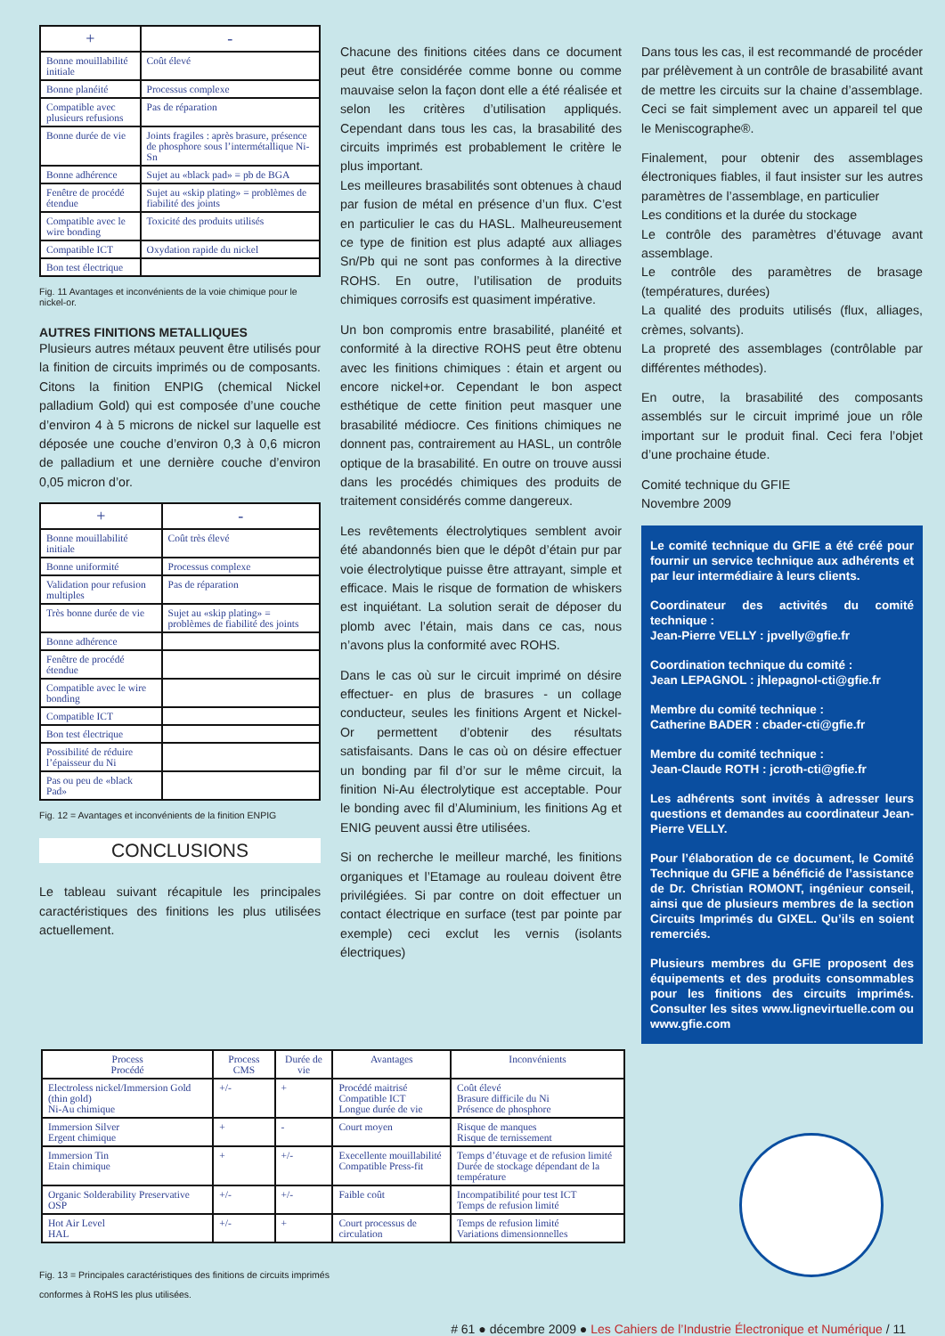| + | - |
| --- | --- |
| Bonne mouillabilité initiale | Coût élevé |
| Bonne planéité | Processus complexe |
| Compatible avec plusieurs refusions | Pas de réparation |
| Bonne durée de vie | Joints fragiles : après brasure, présence de phosphore sous l’intermétallique Ni-Sn |
| Bonne adhérence | Sujet au «black pad» = pb de BGA |
| Fenêtre de procédé étendue | Sujet au «skip plating» = problèmes de fiabilité des joints |
| Compatible avec le wire bonding | Toxicité des produits utilisés |
| Compatible ICT | Oxydation rapide du nickel |
| Bon test électrique | |
Fig. 11 Avantages et inconvénients de la voie chimique pour le nickel-or.
AUTRES FINITIONS METALLIQUES
Plusieurs autres métaux peuvent être utilisés pour la finition de circuits imprimés ou de composants. Citons la finition ENPIG (chemical Nickel palladium Gold) qui est composée d’une couche d’environ 4 à 5 microns de nickel sur laquelle est déposée une couche d’environ 0,3 à 0,6 micron de palladium et une dernière couche d’environ 0,05 micron d’or.
| + | - |
| --- | --- |
| Bonne mouillabilité initiale | Coût très élevé |
| Bonne uniformité | Processus complexe |
| Validation pour refusion multiples | Pas de réparation |
| Très bonne durée de vie | Sujet au «skip plating» = problèmes de fiabilité des joints |
| Bonne adhérence | |
| Fenêtre de procédé étendue | |
| Compatible avec le wire bonding | |
| Compatible ICT | |
| Bon test électrique | |
| Possibilité de réduire l’épaisseur du Ni | |
| Pas ou peu de «black Pad» | |
Fig. 12 = Avantages et inconvénients de la finition ENPIG
CONCLUSIONS
Le tableau suivant récapitule les principales caractéristiques des finitions les plus utilisées actuellement.
Chacune des finitions citées dans ce document peut être considérée comme bonne ou comme mauvaise selon la façon dont elle a été réalisée et selon les critères d’utilisation appliqués. Cependant dans tous les cas, la brasabilité des circuits imprimés est probablement le critère le plus important.
Les meilleures brasabilités sont obtenues à chaud par fusion de métal en présence d’un flux. C’est en particulier le cas du HASL. Malheureusement ce type de finition est plus adapté aux alliages Sn/Pb qui ne sont pas conformes à la directive ROHS. En outre, l’utilisation de produits chimiques corrosifs est quasiment impérative.
Un bon compromis entre brasabilité, planéité et conformité à la directive ROHS peut être obtenu avec les finitions chimiques : étain et argent ou encore nickel+or. Cependant le bon aspect esthétique de cette finition peut masquer une brasabilité médiocre. Ces finitions chimiques ne donnent pas, contrairement au HASL, un contrôle optique de la brasabilité. En outre on trouve aussi dans les procédés chimiques des produits de traitement considérés comme dangereux.
Les revêtements électrolytiques semblent avoir été abandonnés bien que le dépôt d’étain pur par voie électrolytique puisse être attrayant, simple et efficace. Mais le risque de formation de whiskers est inquiétant. La solution serait de déposer du plomb avec l’étain, mais dans ce cas, nous n’avons plus la conformité avec ROHS.
Dans le cas où sur le circuit imprimé on désire effectuer- en plus de brasures - un collage conducteur, seules les finitions Argent et Nickel-Or permettent d’obtenir des résultats satisfaisants. Dans le cas où on désire effectuer un bonding par fil d’or sur le même circuit, la finition Ni-Au électrolytique est acceptable. Pour le bonding avec fil d’Aluminium, les finitions Ag et ENIG peuvent aussi être utilisées.
Si on recherche le meilleur marché, les finitions organiques et l’Etamage au rouleau doivent être privilégiées. Si par contre on doit effectuer un contact électrique en surface (test par pointe par exemple) ceci exclut les vernis (isolants électriques)
Dans tous les cas, il est recommandé de procéder par prélèvement à un contrôle de brasabilité avant de mettre les circuits sur la chaine d’assemblage. Ceci se fait simplement avec un appareil tel que le Meniscographe®.
Finalement, pour obtenir des assemblages électroniques fiables, il faut insister sur les autres paramètres de l’assemblage, en particulier
Les conditions et la durée du stockage
Le contrôle des paramètres d’étuvage avant assemblage.
Le contrôle des paramètres de brasage (températures, durées)
La qualité des produits utilisés (flux, alliages, crèmes, solvants).
La propreté des assemblages (contrôlable par différentes méthodes).
En outre, la brasabilité des composants assemblés sur le circuit imprimé joue un rôle important sur le produit final. Ceci fera l’objet d’une prochaine étude.
Comité technique du GFIE
Novembre 2009
Le comité technique du GFIE a été créé pour fournir un service technique aux adhérents et par leur intermédiaire à leurs clients.
Coordinateur des activités du comité technique :
Jean-Pierre VELLY : jpvelly@gfie.fr
Coordination technique du comité :
Jean LEPAGNOL : jhlepagnol-cti@gfie.fr
Membre du comité technique :
Catherine BADER : cbader-cti@gfie.fr
Membre du comité technique :
Jean-Claude ROTH : jcroth-cti@gfie.fr
Les adhérents sont invités à adresser leurs questions et demandes au coordinateur Jean-Pierre VELLY.
Pour l’élaboration de ce document, le Comité Technique du GFIE a bénéficié de l’assistance de Dr. Christian ROMONT, ingénieur conseil, ainsi que de plusieurs membres de la section Circuits Imprimés du GIXEL. Qu’ils en soient remerciés.
Plusieurs membres du GFIE proposent des équipements et des produits consommables pour les finitions des circuits imprimés. Consulter les sites www.lignevirtuelle.com ou www.gfie.com
| Process Procédé | Process CMS | Durée de vie | Avantages | Inconvénients |
| --- | --- | --- | --- | --- |
| Electroless nickel/Immersion Gold (thin gold) Ni-Au chimique | +/- | + | Procédé maitrisé Compatible ICT Longue durée de vie | Coût élevé Brasure difficile du Ni Présence de phosphore |
| Immersion Silver Ergent chimique | + | - | Court moyen | Risque de manques Risque de ternissement |
| Immersion Tin Etain chimique | + | +/- | Execellente mouillabilité Compatible Press-fit | Temps d’étuvage et de refusion limité Durée de stockage dépendant de la température |
| Organic Solderability Preservative OSP | +/- | +/- | Faible coût | Incompatibilité pour test ICT Temps de refusion limité |
| Hot Air Level HAL | +/- | + | Court processus de circulation | Temps de refusion limité Variations dimensionnelles |
Fig. 13 = Principales caractéristiques des finitions de circuits imprimés
conformes à RoHS les plus utilisées.
# 61 ● décembre 2009 ● Les Cahiers de l’Industrie Électronique et Numérique / 11